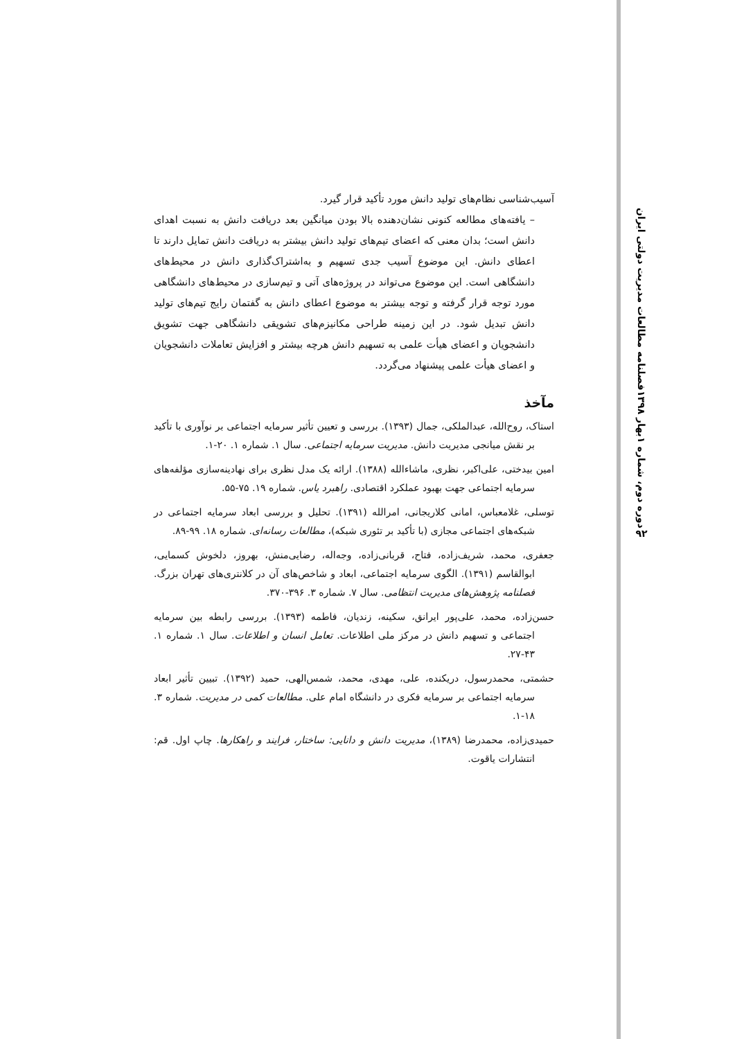آسیب‌شناسی نظام‌های تولید دانش مورد تأکید قرار گیرد.
– یافته‌های مطالعه کنونی نشان‌دهنده بالا بودن میانگین بعد دریافت دانش به نسبت اهدای دانش است؛ بدان معنی که اعضای تیم‌های تولید دانش بیشتر به دریافت دانش تمایل دارند تا اعطای دانش. این موضوع آسیب جدی تسهیم و به‌اشتراک‌گذاری دانش در محیط‌های دانشگاهی است. این موضوع می‌تواند در پروژه‌های آتی و تیم‌سازی در محیط‌های دانشگاهی مورد توجه قرار گرفته و توجه بیشتر به موضوع اعطای دانش به گفتمان رایج تیم‌های تولید دانش تبدیل شود. در این زمینه طراحی مکانیزم‌های تشویقی دانشگاهی جهت تشویق دانشجویان و اعضای هیأت علمی به تسهیم دانش هرچه بیشتر و افزایش تعاملات دانشجویان و اعضای هیأت علمی پیشنهاد می‌گردد.
مآخذ
استاک، روح‌الله، عبدالملکی، جمال (۱۳۹۳). بررسی و تعیین تأثیر سرمایه اجتماعی بر نوآوری با تأکید بر نقش میانجی مدیریت دانش. مدیریت سرمایه اجتماعی. سال ۱. شماره ۱. ۲۰-۱.
امین بیدختی، علی‌اکبر، نظری، ماشاءالله (۱۳۸۸). ارائه یک مدل نظری برای نهادینه‌سازی مؤلفه‌های سرمایه اجتماعی جهت بهبود عملکرد اقتصادی. راهبرد یاس. شماره ۱۹. ۷۵-۵۵.
توسلی، غلامعباس، امانی کلاریجانی، امرالله (۱۳۹۱). تحلیل و بررسی ابعاد سرمایه اجتماعی در شبکه‌های اجتماعی مجازی (با تأکید بر تئوری شبکه)، مطالعات رسانه‌ای. شماره ۱۸. ۹۹-۸۹.
جعفری، محمد، شریف‌زاده، فتاح، قربانی‌زاده، وجه‌اله، رضایی‌منش، بهروز، دلخوش کسمایی، ابوالقاسم (۱۳۹۱). الگوی سرمایه اجتماعی، ابعاد و شاخص‌های آن در کلانتری‌های تهران بزرگ. فصلنامه پژوهش‌های مدیریت انتظامی. سال ۷. شماره ۳. ۳۹۶-۳۷۰.
حسن‌زاده، محمد، علی‌پور ایرانق، سکینه، زندیان، فاطمه (۱۳۹۳). بررسی رابطه بین سرمایه اجتماعی و تسهیم دانش در مرکز ملی اطلاعات. تعامل انسان و اطلاعات. سال ۱. شماره ۱. ۴۳-۲۷.
حشمتی، محمدرسول، دریکنده، علی، مهدی، محمد، شمس‌الهی، حمید (۱۳۹۲). تبیین تأثیر ابعاد سرمایه اجتماعی بر سرمایه فکری در دانشگاه امام علی. مطالعات کمی در مدیریت. شماره ۳. ۱۸-۱.
حمیدی‌زاده، محمدرضا (۱۳۸۹)، مدیریت دانش و دانایی: ساختار، فرایند و راهکارها. چاپ اول. قم: انتشارات یاقوت.
فصلنامه مطالعات مدیریت دولتی ایران
بهار ۱۳۹۸
دوره دوم، شماره ۱
۹۲